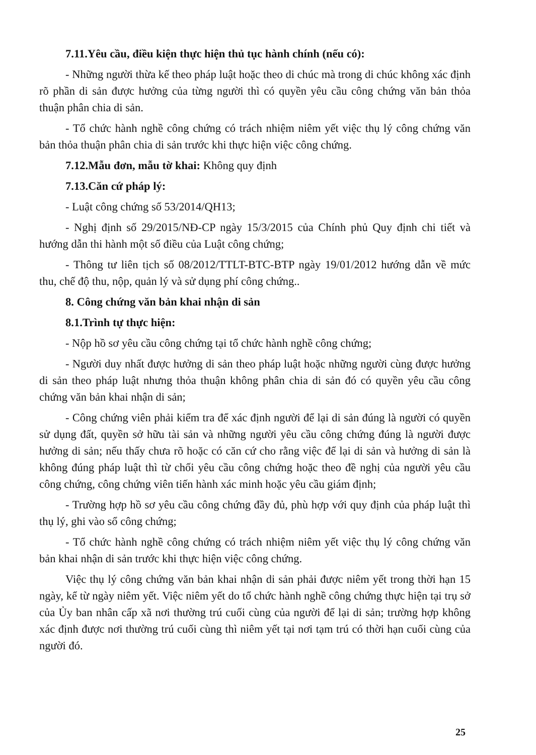7.11.Yêu cầu, điều kiện thực hiện thủ tục hành chính (nếu có):
- Những người thừa kế theo pháp luật hoặc theo di chúc mà trong di chúc không xác định rõ phần di sản được hưởng của từng người thì có quyền yêu cầu công chứng văn bản thỏa thuận phân chia di sản.
- Tổ chức hành nghề công chứng có trách nhiệm niêm yết việc thụ lý công chứng văn bản thỏa thuận phân chia di sản trước khi thực hiện việc công chứng.
7.12.Mẫu đơn, mẫu tờ khai: Không quy định
7.13.Căn cứ pháp lý:
- Luật công chứng số 53/2014/QH13;
- Nghị định số 29/2015/NĐ-CP ngày 15/3/2015 của Chính phủ Quy định chi tiết và hướng dẫn thi hành một số điều của Luật công chứng;
- Thông tư liên tịch số 08/2012/TTLT-BTC-BTP ngày 19/01/2012 hướng dẫn về mức thu, chế độ thu, nộp, quản lý và sử dụng phí công chứng..
8. Công chứng văn bản khai nhận di sản
8.1.Trình tự thực hiện:
- Nộp hồ sơ yêu cầu công chứng tại tổ chức hành nghề công chứng;
- Người duy nhất được hưởng di sản theo pháp luật hoặc những người cùng được hưởng di sản theo pháp luật nhưng thỏa thuận không phân chia di sản đó có quyền yêu cầu công chứng văn bản khai nhận di sản;
- Công chứng viên phải kiểm tra để xác định người để lại di sản đúng là người có quyền sử dụng đất, quyền sở hữu tài sản và những người yêu cầu công chứng đúng là người được hưởng di sản; nếu thấy chưa rõ hoặc có căn cứ cho rằng việc để lại di sản và hưởng di sản là không đúng pháp luật thì từ chối yêu cầu công chứng hoặc theo đề nghị của người yêu cầu công chứng, công chứng viên tiến hành xác minh hoặc yêu cầu giám định;
- Trường hợp hồ sơ yêu cầu công chứng đầy đủ, phù hợp với quy định của pháp luật thì thụ lý, ghi vào sổ công chứng;
- Tổ chức hành nghề công chứng có trách nhiệm niêm yết việc thụ lý công chứng văn bản khai nhận di sản trước khi thực hiện việc công chứng.
Việc thụ lý công chứng văn bản khai nhận di sản phải được niêm yết trong thời hạn 15 ngày, kể từ ngày niêm yết. Việc niêm yết do tổ chức hành nghề công chứng thực hiện tại trụ sở của Ủy ban nhân cấp xã nơi thường trú cuối cùng của người để lại di sản; trường hợp không xác định được nơi thường trú cuối cùng thì niêm yết tại nơi tạm trú có thời hạn cuối cùng của người đó.
25